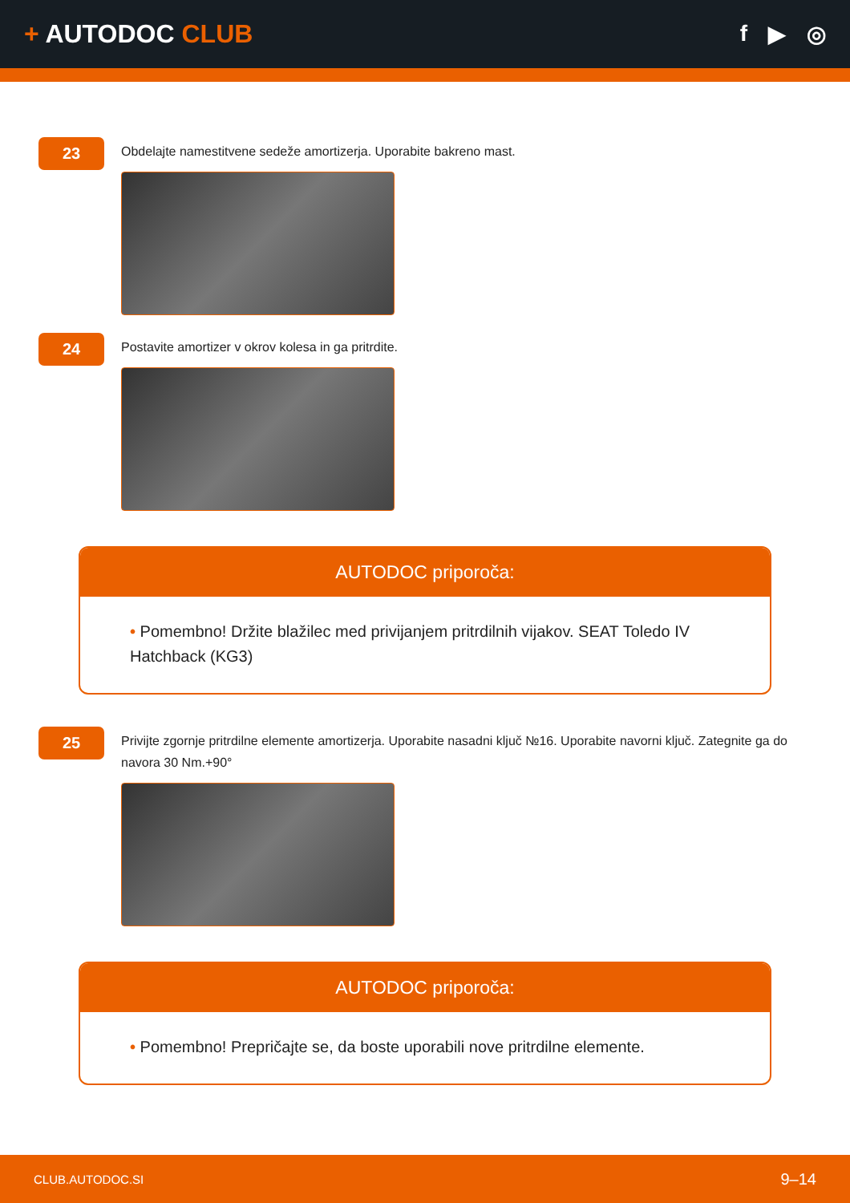+ AUTODOC CLUB f ▶ ◎
23
Obdelajte namestitvene sedeže amortizerja. Uporabite bakreno mast.
24
Postavite amortizer v okrov kolesa in ga pritrdite.
AUTODOC priporoča:
• Pomembno! Držite blažilec med privijanjem pritrdilnih vijakov. SEAT Toledo IV Hatchback (KG3)
25
Privijte zgornje pritrdilne elemente amortizerja. Uporabite nasadni ključ №16. Uporabite navorni ključ. Zategnite ga do navora 30 Nm.+90°
AUTODOC priporoča:
• Pomembno! Prepričajte se, da boste uporabili nove pritrdilne elemente.
CLUB.AUTODOC.SI 9–14